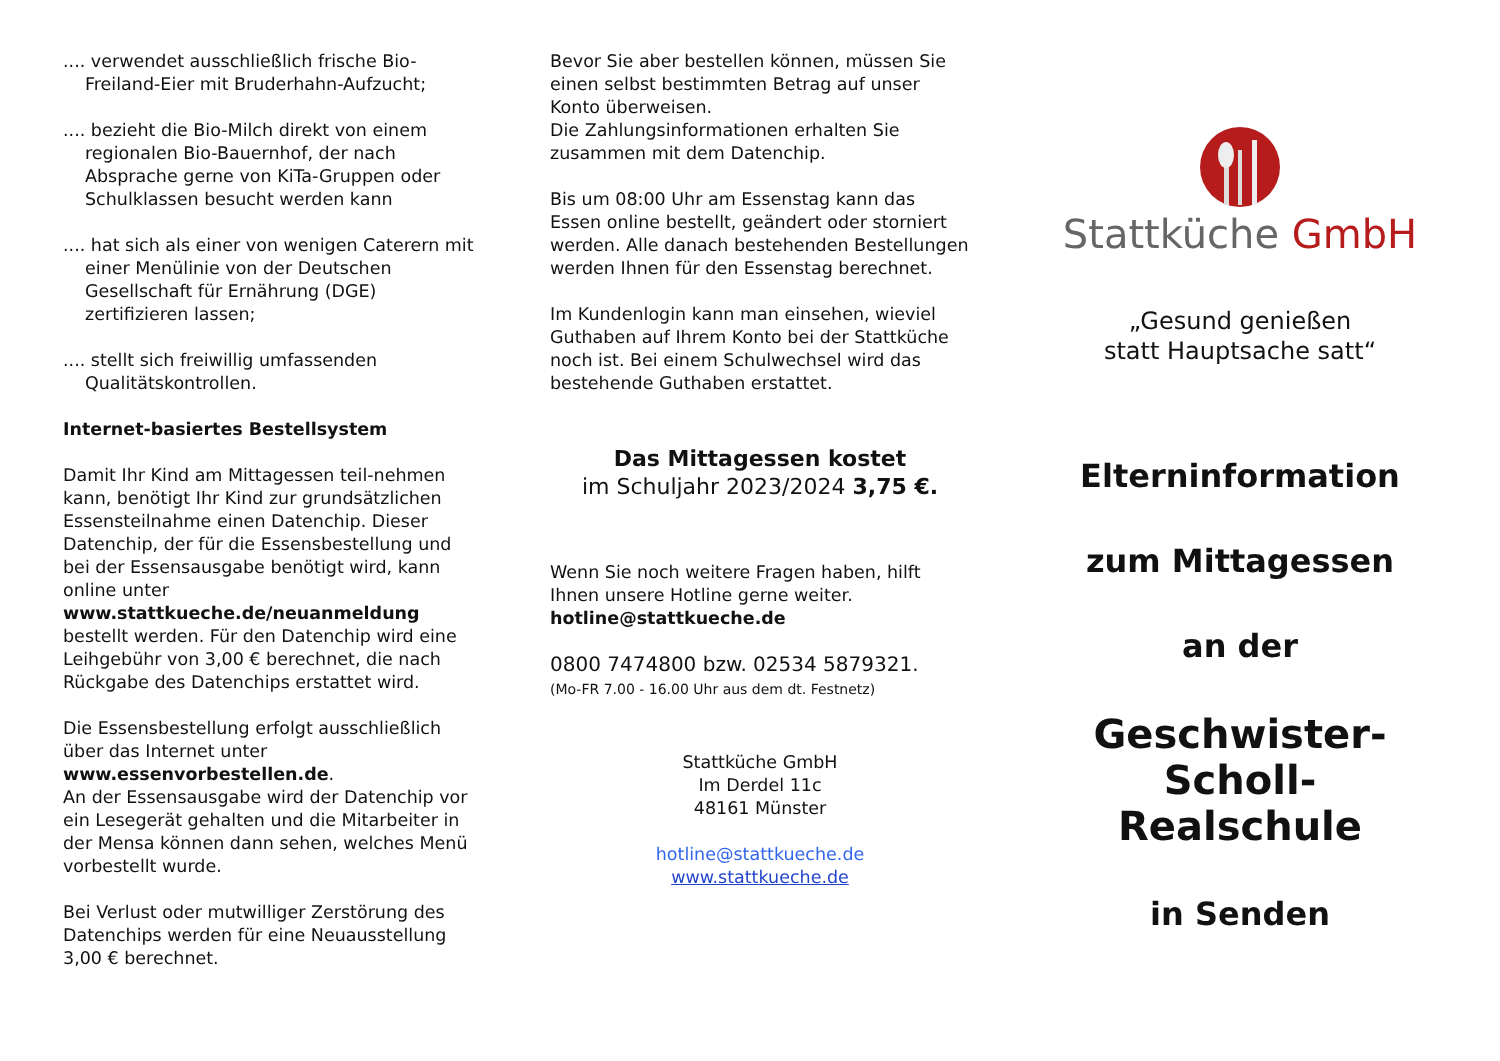.... verwendet ausschließlich frische Bio-Freiland-Eier mit Bruderhahn-Aufzucht;
.... bezieht die Bio-Milch direkt von einem regionalen Bio-Bauernhof, der nach Absprache gerne von KiTa-Gruppen oder Schulklassen besucht werden kann
.... hat sich als einer von wenigen Caterern mit einer Menülinie von der Deutschen Gesellschaft für Ernährung (DGE) zertifizieren lassen;
.... stellt sich freiwillig umfassenden Qualitätskontrollen.
Internet-basiertes Bestellsystem
Damit Ihr Kind am Mittagessen teil-nehmen kann, benötigt Ihr Kind zur grundsätzlichen Essensteilnahme einen Datenchip. Dieser Datenchip, der für die Essensbestellung und bei der Essensausgabe benötigt wird, kann online unter www.stattkueche.de/neuanmeldung bestellt werden. Für den Datenchip wird eine Leihgebühr von 3,00 € berechnet, die nach Rückgabe des Datenchips erstattet wird.
Die Essensbestellung erfolgt ausschließlich über das Internet unter www.essenvorbestellen.de.
An der Essensausgabe wird der Datenchip vor ein Lesegerät gehalten und die Mitarbeiter in der Mensa können dann sehen, welches Menü vorbestellt wurde.
Bei Verlust oder mutwilliger Zerstörung des Datenchips werden für eine Neuausstellung 3,00 € berechnet.
Bevor Sie aber bestellen können, müssen Sie einen selbst bestimmten Betrag auf unser Konto überweisen.
Die Zahlungsinformationen erhalten Sie zusammen mit dem Datenchip.
Bis um 08:00 Uhr am Essenstag kann das Essen online bestellt, geändert oder storniert werden. Alle danach bestehenden Bestellungen werden Ihnen für den Essenstag berechnet.
Im Kundenlogin kann man einsehen, wieviel Guthaben auf Ihrem Konto bei der Stattküche noch ist. Bei einem Schulwechsel wird das bestehende Guthaben erstattet.
Das Mittagessen kostet
im Schuljahr 2023/2024 3,75 €.
Wenn Sie noch weitere Fragen haben, hilft Ihnen unsere Hotline gerne weiter.
hotline@stattkueche.de
0800 7474800 bzw. 02534 5879321.
(Mo-FR 7.00 - 16.00 Uhr aus dem dt. Festnetz)
Stattküche GmbH
Im Derdel 11c
48161 Münster
hotline@stattkueche.de
www.stattkueche.de
Stattküche GmbH
„Gesund genießen
statt Hauptsache satt“
Elterninformation
zum Mittagessen
an der
Geschwister-
Scholl-Realschule
in Senden